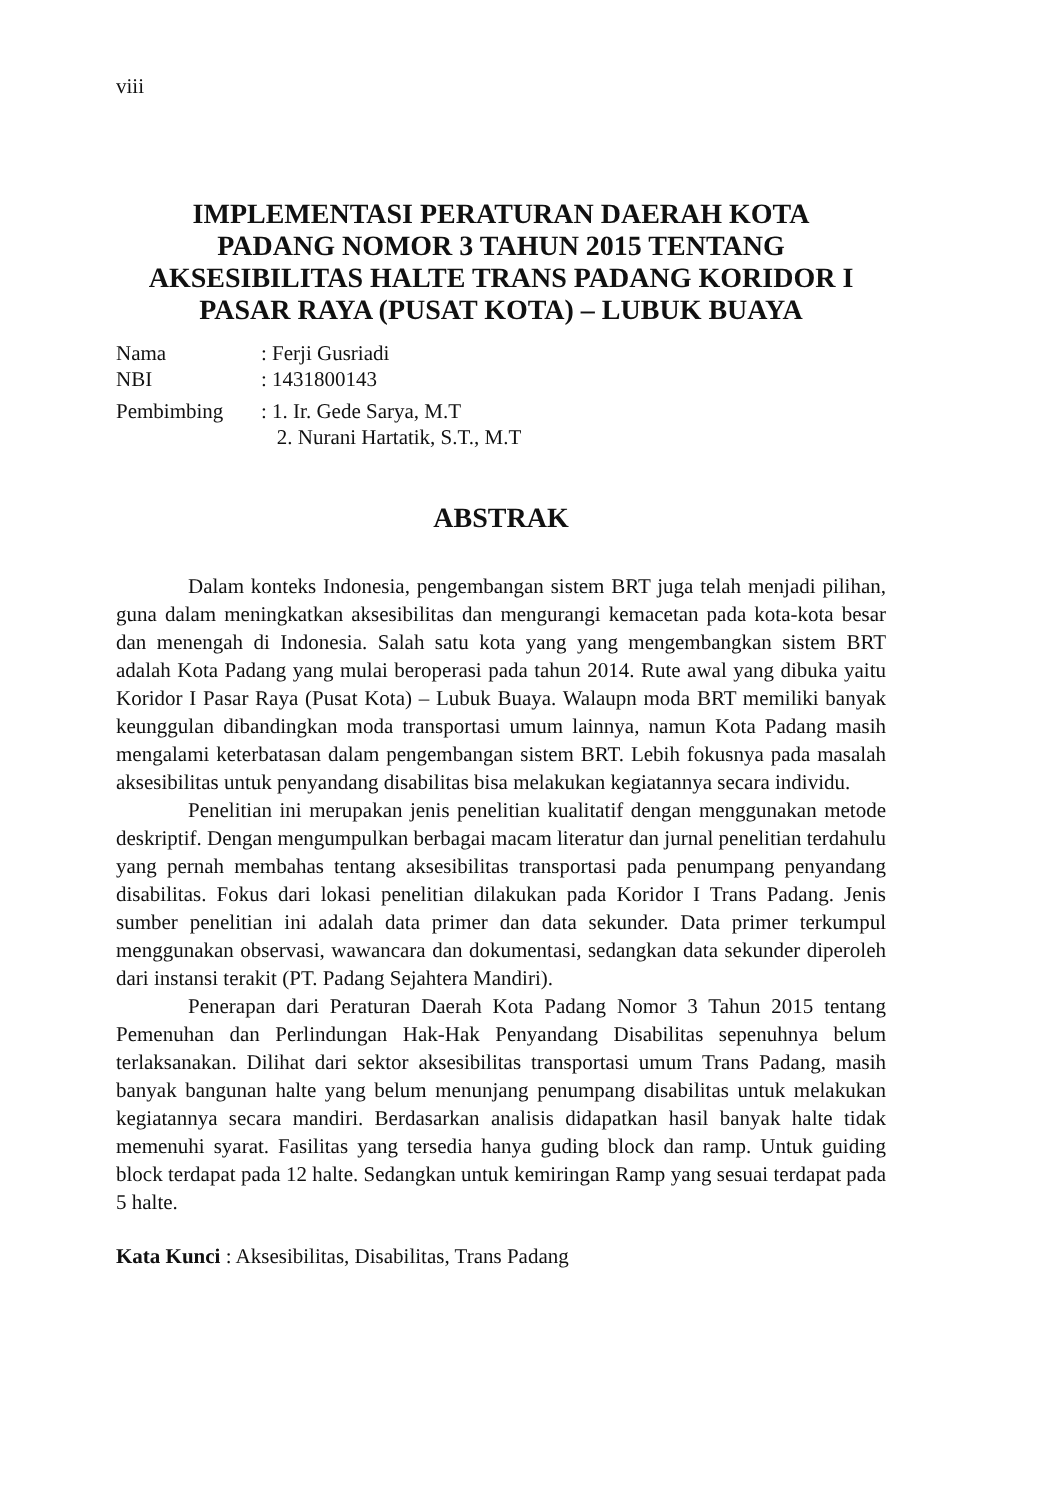viii
IMPLEMENTASI PERATURAN DAERAH KOTA
PADANG NOMOR 3 TAHUN 2015 TENTANG
AKSESIBILITAS HALTE TRANS PADANG KORIDOR I
PASAR RAYA (PUSAT KOTA) – LUBUK BUAYA
| Nama | : Ferji Gusriadi |
| NBI | : 1431800143 |
| Pembimbing | : 1. Ir. Gede Sarya, M.T 2. Nurani Hartatik, S.T., M.T |
ABSTRAK
Dalam konteks Indonesia, pengembangan sistem BRT juga telah menjadi pilihan, guna dalam meningkatkan aksesibilitas dan mengurangi kemacetan pada kota-kota besar dan menengah di Indonesia. Salah satu kota yang yang mengembangkan sistem BRT adalah Kota Padang yang mulai beroperasi pada tahun 2014. Rute awal yang dibuka yaitu Koridor I Pasar Raya (Pusat Kota) – Lubuk Buaya. Walaupn moda BRT memiliki banyak keunggulan dibandingkan moda transportasi umum lainnya, namun Kota Padang masih mengalami keterbatasan dalam pengembangan sistem BRT. Lebih fokusnya pada masalah aksesibilitas untuk penyandang disabilitas bisa melakukan kegiatannya secara individu.
Penelitian ini merupakan jenis penelitian kualitatif dengan menggunakan metode deskriptif. Dengan mengumpulkan berbagai macam literatur dan jurnal penelitian terdahulu yang pernah membahas tentang aksesibilitas transportasi pada penumpang penyandang disabilitas. Fokus dari lokasi penelitian dilakukan pada Koridor I Trans Padang. Jenis sumber penelitian ini adalah data primer dan data sekunder. Data primer terkumpul menggunakan observasi, wawancara dan dokumentasi, sedangkan data sekunder diperoleh dari instansi terakit (PT. Padang Sejahtera Mandiri).
Penerapan dari Peraturan Daerah Kota Padang Nomor 3 Tahun 2015 tentang Pemenuhan dan Perlindungan Hak-Hak Penyandang Disabilitas sepenuhnya belum terlaksanakan. Dilihat dari sektor aksesibilitas transportasi umum Trans Padang, masih banyak bangunan halte yang belum menunjang penumpang disabilitas untuk melakukan kegiatannya secara mandiri. Berdasarkan analisis didapatkan hasil banyak halte tidak memenuhi syarat. Fasilitas yang tersedia hanya guding block dan ramp. Untuk guiding block terdapat pada 12 halte. Sedangkan untuk kemiringan Ramp yang sesuai terdapat pada 5 halte.
Kata Kunci : Aksesibilitas, Disabilitas, Trans Padang